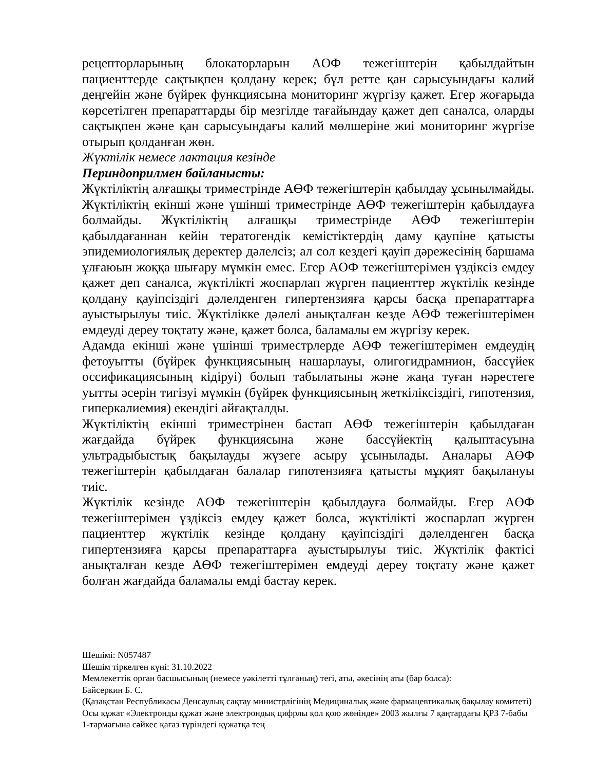рецепторларының блокаторларын АӨФ тежегіштерін қабылдайтын пациенттерде сақтықпен қолдану керек; бұл ретте қан сарысуындағы калий деңгейін және бүйрек функциясына мониторинг жүргізу қажет. Егер жоғарыда көрсетілген препараттарды бір мезгілде тағайындау қажет деп саналса, оларды сақтықпен және қан сарысуындағы калий мөлшеріне жиі мониторинг жүргізе отырып қолданған жөн.
Жүктілік немесе лактация кезінде
Периндоприлмен байланысты:
Жүктіліктің алғашқы триместрінде АӨФ тежегіштерін қабылдау ұсынылмайды. Жүктіліктің екінші және үшінші триместрінде АӨФ тежегіштерін қабылдауға болмайды. Жүктіліктің алғашқы триместрінде АӨФ тежегіштерін қабылдағаннан кейін тератогендік кемістіктердің даму қаупіне қатысты эпидемиологиялық деректер дәлелсіз; ал сол кездегі қауіп дәрежесінің баршама ұлғаюын жоққа шығару мүмкін емес. Егер АӨФ тежегіштерімен үздіксіз емдеу қажет деп саналса, жүктілікті жоспарлап жүрген пациенттер жүктілік кезінде қолдану қауіпсіздігі дәлелденген гипертензияға қарсы басқа препараттарға ауыстырылуы тиіс. Жүктілікке дәлелі анықталған кезде АӨФ тежегіштерімен емдеуді дереу тоқтату және, қажет болса, баламалы ем жүргізу керек.
Адамда екінші және үшінші триместрлерде АӨФ тежегіштерімен емдеудің фетоуытты (бүйрек функциясының нашарлауы, олигогидрамнион, бассүйек оссификациясының кідіруі) болып табылатыны және жаңа туған нәрестеге уытты әсерін тигізуі мүмкін (бүйрек функциясының жеткіліксіздігі, гипотензия, гиперкалиемия) екендігі айғақталды.
Жүктіліктің екінші триместрінен бастап АӨФ тежегіштерін қабылдаған жағдайда бүйрек функциясына және бассүйектің қалыптасуына ультрадыбыстық бақылауды жүзеге асыру ұсынылады. Аналары АӨФ тежегіштерін қабылдаған балалар гипотензияға қатысты мұқият бақылануы тиіс.
Жүктілік кезінде АӨФ тежегіштерін қабылдауға болмайды. Егер АӨФ тежегіштерімен үздіксіз емдеу қажет болса, жүктілікті жоспарлап жүрген пациенттер жүктілік кезінде қолдану қауіпсіздігі дәлелденген басқа гипертензияға қарсы препараттарға ауыстырылуы тиіс. Жүктілік фактісі анықталған кезде АӨФ тежегіштерімен емдеуді дереу тоқтату және қажет болған жағдайда баламалы емді бастау керек.
Шешімі: N057487
Шешім тіркелген күні: 31.10.2022
Мемлекеттік орган басшысының (немесе уәкілетті тұлғаның) тегі, аты, әкесінің аты (бар болса):
Байсеркин Б. С.
(Қазақстан Республикасы Денсаулық сақтау министрлігінің Медициналық және фармацевтикалық бақылау комитеті)
Осы құжат «Электронды құжат және электрондық цифрлы қол қою жөнінде» 2003 жылғы 7 қаңтардағы ҚРЗ 7-бабы 1-тармағына сәйкес қағаз түріндегі құжатқа тең